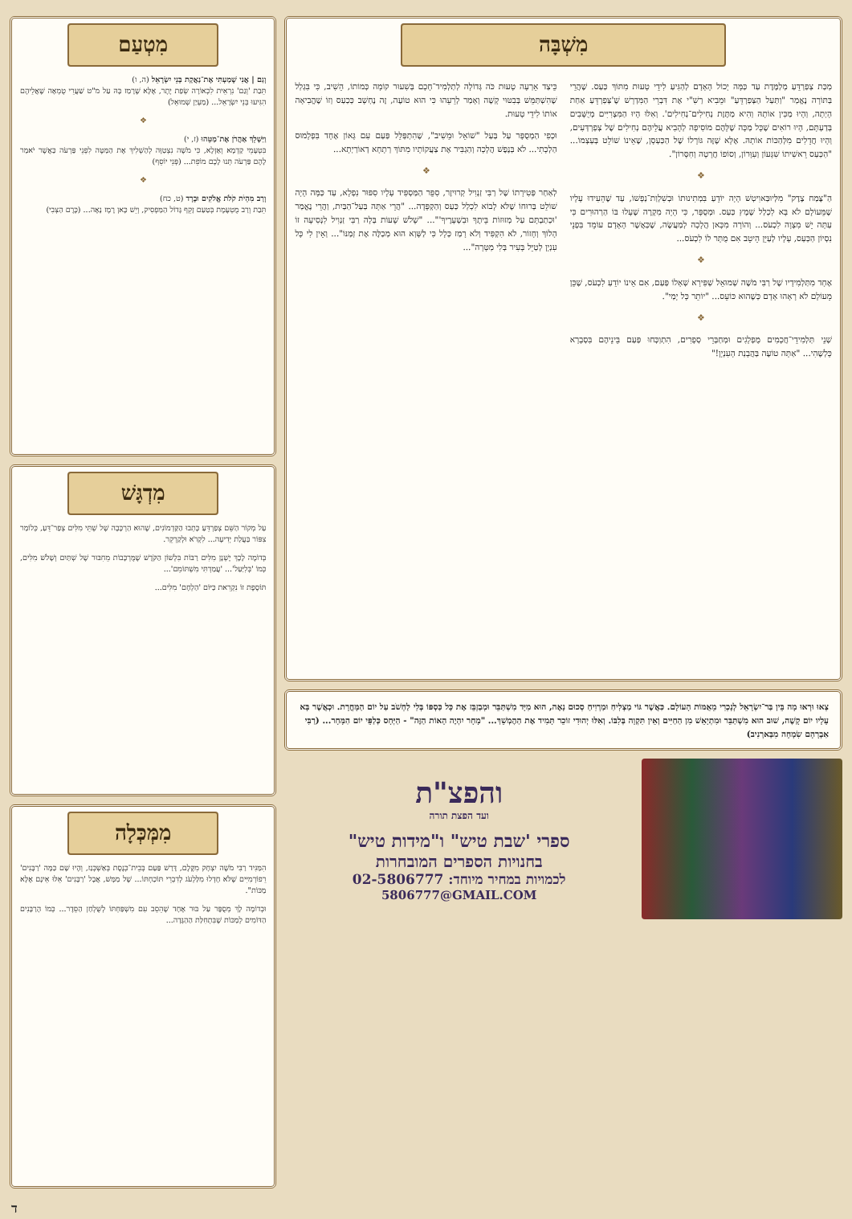מִשְׁבָּה
מַכַּת צְפַרְדֵּעַ מְלַמֶּדֶת עַד כַּמָּה יָכוֹל הָאָדָם לְהַגִּיעַ לִידֵי טָעוּת מִתּוֹךְ כַּעַס. שֶׁהֲרֵי בַּתּוֹרָה נֶאֱמַר "וַתַּעַל הַצְּפַרְדֵּעַ" וּמֵבִיא רַשִׁ"י אֶת דִּבְרֵי הַמִּדְרָשׁ שֶׁ'צְּפַרְדֵּעַ אַחַת הָיְתָה, וְהָיוּ מַכִּין אוֹתָהּ וְהִיא מַתֶּזֶת נְחִילִים־נְחִילִים'. וְאִלּוּ הָיוּ הַמִּצְרִיִּים מְיֻשָּׁבִים בְּדַעְתָּם, הָיוּ רוֹאִים שֶׁכָּל מַכָּה שֶׁלָּהֶם מוֹסִיפָה לְהָבִיא עֲלֵיהֶם נְחִילִים שֶׁל צְפַרְדְּעִים, וְהָיוּ חֲדֵלִים מִלְּהַכּוֹת אוֹתָהּ. אֶלָּא שֶׁזֶּה גּוֹרָלוֹ שֶׁל הַכַּעְסָן, שֶׁאֵינוֹ שׁוֹלֵט בְּעַצְמוֹ... "הַכַּעַס רֵאשִׁיתוֹ שִׁגָּעוֹן וְעִוָּרוֹן, וְסוֹפוֹ חֲרָטָה וְחִסָּרוֹן".
❖
הַ"צֶּמַח צֶדֶק" מִלְּיוּבַּאוִיטְשׁ הָיָה יוֹדֵעַ בִּמְתִינוּתוֹ וּבְשִׁלְוַת־נַפְשׁוֹ, עַד שֶׁהֵעִידוּ עָלָיו שֶׁמֵּעוֹלָם לֹא בָּא לִכְלַל שֶׁמֶץ כַּעַס. וּמְסֻפָּר, כִּי הָיָה מִקְרֶה שֶׁעָלוּ בּוֹ הַרְהוּרִים כִּי עַתָּה יֵשׁ מִצְוָה לִכְעֹס... וְהוֹרָה מִכָּאן הֲלָכָה לְמַעֲשֶׂה, שֶׁכַּאֲשֶׁר הָאָדָם עוֹמֵד בִּפְנֵי נִסְיוֹן הַכַּעַס, עָלָיו לְעַיֵּן הֵיטֵב אִם מֻתָּר לוֹ לִכְעֹס...
❖
אֶחָד מִתַּלְמִידָיו שֶׁל רַבִּי מֹשֶׁה שְׁמוּאֵל שַׁפִּירָא שְׁאָלוֹ פַּעַם, אִם אֵינוֹ יוֹדֵעַ לִכְעֹס, שֶׁכֵּן מֵעוֹלָם לֹא רָאָהוּ אָדָם כְּשֶׁהוּא כּוֹעֵס... "יוֹתֵר כָּל יָמַי".
❖
שְׁנֵי תַּלְמִידֵי־חֲכָמִים מֻפְלָגִים וּמְחַבְּרֵי סְפָרִים, הִתְוַכְּחוּ פַּעַם בֵּינֵיהֶם בִּסְבָרָא כָּלְשֶׁהִי... "אַתָּה טוֹעֶה בַּהֲבָנַת הָעִנְיָן!"
כֵּיצַד אֵרְעָה טָעוּת כֹּה גְּדוֹלָה לְתַלְמִיד־חָכָם בְּשִׁעוּר קוֹמָה כְּמוֹתוֹ, הֵשִׁיב, כִּי בִּגְלַל שֶׁהִשְׁתַּמֵּשׁ בְּבִטּוּי קָשֶׁה וְאָמַר לְרֵעֵהוּ כִּי הוּא טוֹעֶה, זֶה נֶחְשָׁב כְּכַעַס וְזוֹ שֶׁהֱבִיאָה אוֹתוֹ לִידֵי טָעוּת.
וּכְפִי הַמְסֻפָּר עַל בַּעַל "שׁוֹאֵל וּמֵשִׁיב", שֶׁהִתְפַּלֵּל פַּעַם עִם גָּאוֹן אֶחָד בִּפְלָמוּס הַלְכָתִי... לֹא בְּנֶפֶשׁ הֲלָכָה וְהַגְבִּיר אֶת צַעֲקוֹתָיו מִתּוֹךְ רְתָחָא דְאוֹרַיְתָא...
❖
לְאַחַר פְּטִירָתוֹ שֶׁל רַבִּי זַנְוִיל קְרוּיזֶר, סִפֵּר הַמַּסְפִּיד עָלָיו סִפּוּר נִפְלָא, עַד כַּמָּה הָיָה שׁוֹלֵט בְּרוּחוֹ שֶׁלֹּא לָבוֹא לִכְלַל כַּעַס וְהַקְפָּדָה... "הֲרֵי אַתָּה בַּעַל־הַבַּיִת, וַהֲרֵי נֶאֱמַר 'וּכְתַבְתָּם עַל מְזוּזוֹת בֵּיתֶךָ וּבִשְׁעָרֶיךָ'"... "שָׁלֹשׁ שָׁעוֹת בְּלָה רַבִּי זַנְוִיל לִנְסִיעָה זוֹ הָלוֹךְ וְחָזוֹר, לֹא הִקְפִּיד וְלֹא רָמַז כְּלָל כִּי לַשָּׁוְא הוּא מְכַלֶּה אֶת זְמַנּוֹ"... וְאֵין לִי כָּל עִנְיָן לְטַיֵּל בָּעִיר בְּלִי מַטָּרָה"...
צְאוּ וּרְאוּ מָה בֵּין בַּר־יִשְׂרָאֵל לְנָכְרִי מֵאֻמּוֹת הָעוֹלָם. כַּאֲשֶׁר גּוֹי מַצְלִיחַ וּמַרְוִיחַ סְכוּם נָאֶה, הוּא מִיָּד מִשְׁתַּבֵּר וּמְבַזְבֵּז אֶת כָּל כַּסְפּוֹ בְּלִי לַחְשֹׁב עַל יוֹם הַמָּחֳרָת. וּכְאֲשֶׁר בָּא עָלָיו יוֹם קָשֶׁה, שׁוּב הוּא מִשְׁתַּבֵּר וּמִתְיָאֵשׁ מִן הַחַיִּים וְאֵין תִּקְוָה בְּלִבּוֹ. וְאִלּוּ יְהוּדִי זוֹכֵר תָּמִיד אֶת הַהֶמְשֵׁךְ... "מָחָר יִהְיֶה הָאוֹת הַזֶּה" - הַיְּחָס כְּלַפֵּי יוֹם הַמָּחָר... (רַבִּי אַבְרָהָם שִׂמְחָה מִבַּארְנִיב)
והפצ"ת
ועד הפצת תורה
ספרי 'שבת טיש" ו"מידות טיש"
בחנויות הספרים המובחרות
לכמויות במחיר מיוחד: 02-5806777
5806777@GMAIL.COM
מִטְעַם
וְגַם | אֲנִי שָׁמַעְתִּי אֶת־נַאֲקַת בְּנֵי יִשְׂרָאֵל (ה, ו)
תֵּבַת 'וְגַם' נִרְאֵית לִכְאוֹרָה שְׂפַת יֶתֶר, אֶלָּא שֶׁרָמַז בָּהּ עַל מ"ט שַׁעֲרֵי טֻמְאָה שֶׁאֲלֵיהֶם הִגִּיעוּ בְּנֵי יִשְׂרָאֵל... (מַעְיַן שְׁמוּאֵל)
❖
וַיַּשְׁלֵךְ אַהֲרֹן אֶת־מַטֵּהוּ (ז, י)
בִּטְעָמֵי קַדְמָא וְאַזְלָא, כִּי מֹשֶׁה נִצְטַוָּה לְהַשְׁלִיךְ אֶת הַמַּטֶּה לִפְנֵי פַּרְעֹה כַּאֲשֶׁר יֹאמַר לָהֶם פַּרְעֹה תְּנוּ לָכֶם מוֹפֵת... (פְּנֵי יוֹסֵף)
❖
וְרַב מִהְיֹת קֹלֹת אֱלֹקִים וּבָרָד (ט, כח)
תֵּבַת וְרַב מֻטְעֶמֶת בְּטַעַם זָקֵף גָּדוֹל הַמַּפְסִיק, וְיֵשׁ כָּאן רֶמֶז נָאֶה... (כֶּרֶם הַצְּבִי)
מִדְגָּשׁ
עַל מְקוֹר הַשֵּׁם צְפַרְדֵּעַ כָּתְבוּ הַקַּדְמוֹנִים, שֶׁהוּא הַרְכָּבָה שֶׁל שְׁתֵּי מִלִּים צְפַר־דֵּעַ, כְּלוֹמַר צִפּוֹר בַּעֲלַת יְדִיעָה... לִקְרֹא וּלְקַרְקֵר.
בְּדוֹמֶה לָכָךְ יֶשְׁנָן מִלִּים רַבּוֹת בִּלְשׁוֹן הַקֹּדֶשׁ שֶׁמֻּרְכָּבוֹת מֵחִבּוּר שֶׁל שְׁתַּיִם וְשָׁלֹשׁ מִלִּים, כְּמוֹ 'בְּלִיַּעַל'... 'עֲמַדְתִּי מִשְׁתּוֹמֵם'...
תּוֹסֶפֶת זוֹ נִקְרֵאת כַּיּוֹם 'הַלְחָם' מִלִּים...
מִמְּכְּלָה
הִמַּגִּיד רַבִּי מֹשֶׁה יִצְחָק מִקֶּלֶם, דָּרַשׁ פַּעַם בְּבֵית־כְּנֶסֶת בְּאַשְׁכְּנַז, וְהָיוּ שָׁם כַּמָּה 'רַבָּנִים' רֵפוֹרְמִיִּים שֶׁלֹּא חָדְלוּ מִלַּלְעֹג לְדִבְרֵי תּוֹכַחְתּוֹ... שֶׁל מַמָּשׁ, אֲבָל 'רַבָּנִים' אֵלּוּ אֵינָם אֶלָּא מַכּוֹת".
וּבְדוֹמֶה לָךְ מְסֻפָּר עַל בּוּר אֶחָד שֶׁהֵסֵב עִם מִשְׁפַּחְתּוֹ לְשֻׁלְחַן הַסֵּדֶר... כְּמוֹ הָרַבָּנִים הַדּוֹמִים לְמַכּוֹת שֶׁבִּתְחִלַּת הַהַגָּדָה...
ד